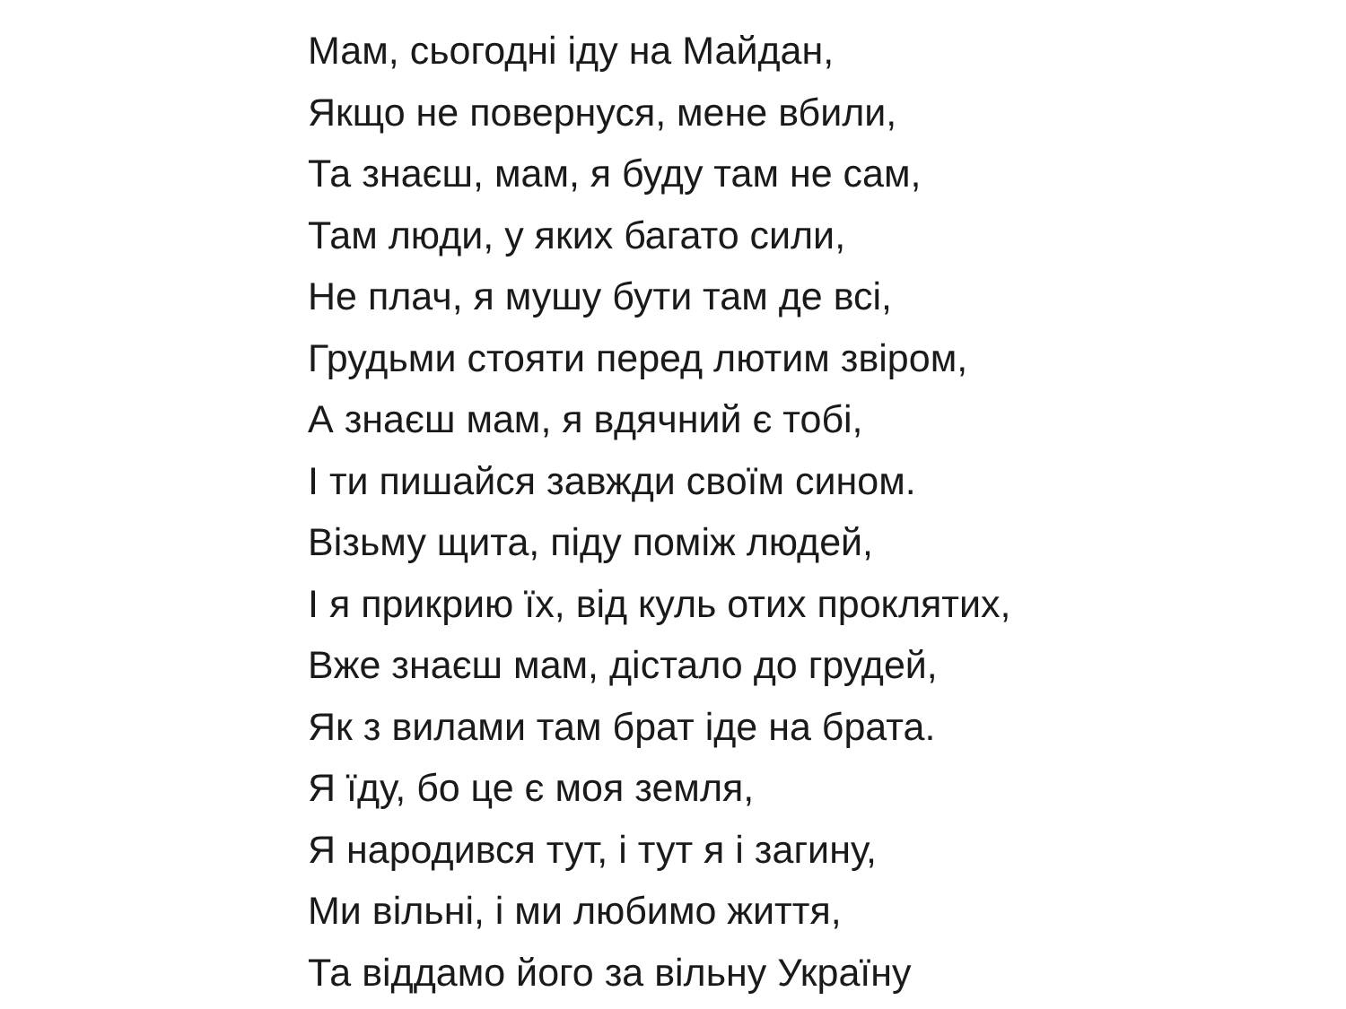Мам, сьогодні іду на Майдан,
Якщо не повернуся, мене вбили,
Та знаєш, мам, я буду там не сам,
Там люди, у яких багато сили,
Не плач, я мушу бути там де всі,
Грудьми стояти перед лютим звіром,
А знаєш мам, я вдячний є тобі,
І ти пишайся завжди своїм сином.
Візьму щита, піду поміж людей,
І я прикрию їх, від куль отих проклятих,
Вже знаєш мам, дістало до грудей,
Як з вилами там брат іде на брата.
Я їду, бо це є моя земля,
Я народився тут, і тут я і загину,
Ми вільні, і ми любимо життя,
Та віддамо його за вільну Україну